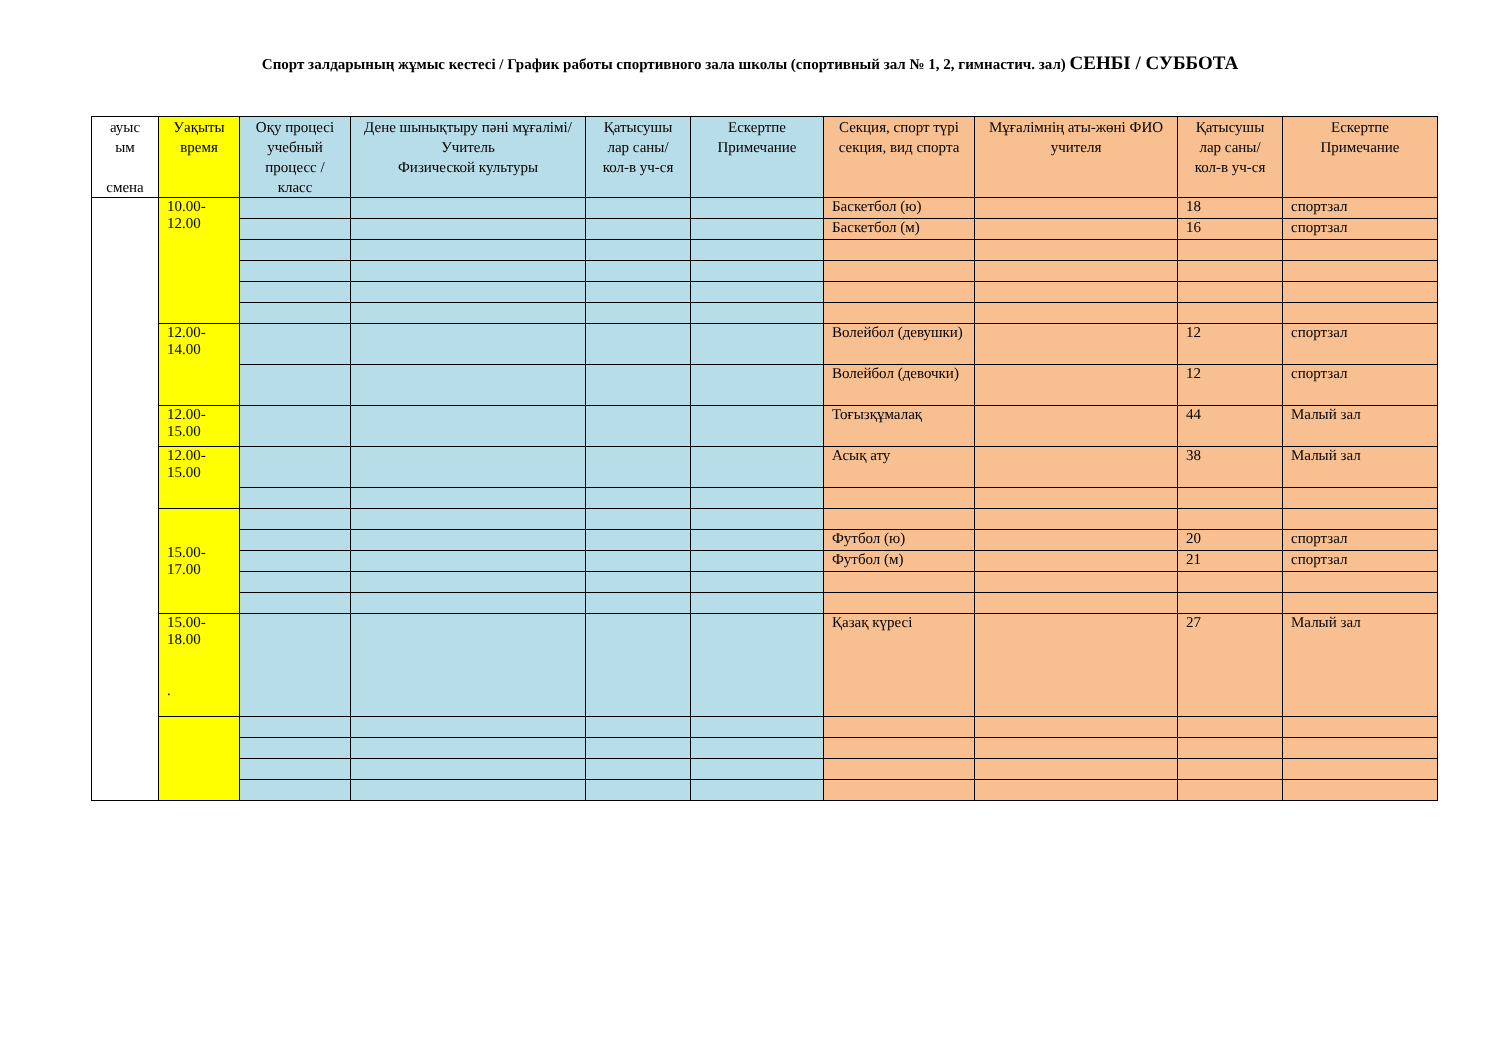Спорт залдарының жұмыс кестесі / График работы спортивного зала школы (спортивный зал № 1, 2, гимнастич. зал) СЕНБІ / СУББОТА
| ауыс ым смена | Уақыты время | Оқу процесі учебный процесс / класс | Дене шынықтыру пәні мұғалімі/ Учитель Физической культуры | Қатысушы лар саны/ кол-в уч-ся | Ескертпе Примечание | Секция, спорт түрі секция, вид спорта | Мұғалімнің аты-жөні ФИО учителя | Қатысушы лар саны/ кол-в уч-ся | Ескертпе Примечание |
| --- | --- | --- | --- | --- | --- | --- | --- | --- | --- |
| | 10.00- 12.00 | | | | | Баскетбол (ю) | | 18 | спортзал |
| | | | | | | Баскетбол (м) | | 16 | спортзал |
| | 12.00- 14.00 | | | | | Волейбол (девушки) | | 12 | спортзал |
| | | | | | | Волейбол (девочки) | | 12 | спортзал |
| | 12.00- 15.00 | | | | | Тоғызқұмалақ | | 44 | Малый зал |
| | 12.00- 15.00 | | | | | Асық ату | | 38 | Малый зал |
| | 15.00- 17.00 | | | | | | | | |
| | | | | | | Футбол (ю) | | 20 | спортзал |
| | | | | | | Футбол (м) | | 21 | спортзал |
| | 15.00- 18.00 . | | | | | Қазақ күресі | | 27 | Малый зал |